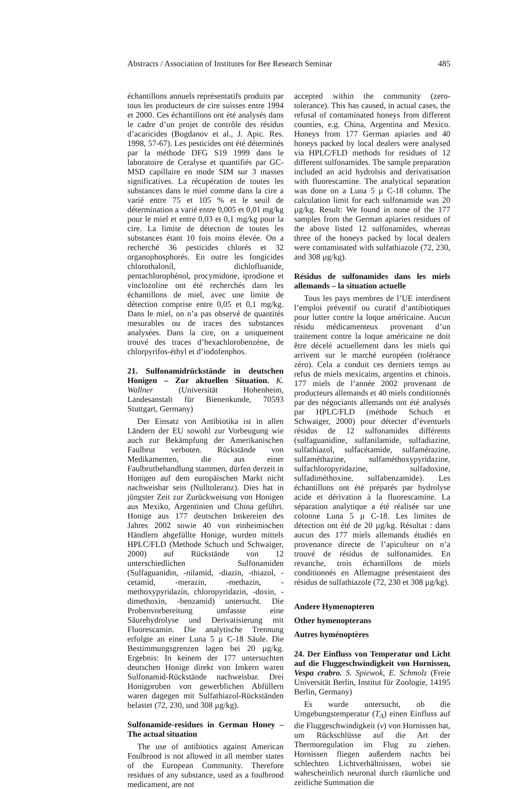Abstracts / Association of Institutes for Bee Research Seminar 485
échantillons annuels représentatifs produits par tous les producteurs de cire suisses entre 1994 et 2000. Ces échantillons ont été analysés dans le cadre d’un projet de contrôle des résidus d’acaricides (Bogdanov et al., J. Apic. Res. 1998, 57-67). Les pesticides ont été déterminés par la méthode DFG S19 1999 dans le laboratoire de Ceralyse et quantifiés par GC-MSD capillaire en mode SIM sur 3 masses significatives. La récupération de toutes les substances dans le miel comme dans la cire a varié entre 75 et 105 % et le seuil de détermination a varié entre 0,005 et 0,01 mg/kg pour le miel et entre 0,03 et 0,1 mg/kg pour la cire. La limite de détection de toutes les substances étant 10 fois moins élevée. On a recherché 36 pesticides chlorés et 32 organophosphorés. En outre les fongicides chlorothalonil, dichlofluanide, pentachlorophénol, procymidone, iprodione et vinclozoline ont été recherchés dans les échantillons de miel, avec une limite de détection comprise entre 0,05 et 0,1 mg/kg. Dans le miel, on n’a pas observé de quantités mesurables ou de traces des substances analysées. Dans la cire, on a uniquement trouvé des traces d’hexachlorobenzène, de chlorpyrifos-éthyl et d’iodofenphos.
21. Sulfonamidrückstände in deutschen Honigen – Zur aktuellen Situation. K. Wallner (Universität Hohenheim, Landesanstalt für Bienenkunde, 70593 Stuttgart, Germany)
Der Einsatz von Antibiotika ist in allen Ländern der EU sowohl zur Vorbeugung wie auch zur Bekämpfung der Amerikanischen Faulbrut verboten. Rückstände von Medikamenten, die aus einer Faulbrutbehandlung stammen, dürfen derzeit in Honigen auf dem europäischen Markt nicht nachweisbar sein (Nulltoleranz). Dies hat in jüngster Zeit zur Zurückweisung von Honigen aus Mexiko, Argentinien und China geführt. Honige aus 177 deutschen Imkereien des Jahres 2002 sowie 40 von einheimischen Händlern abgefüllte Honige, wurden mittels HPLC/FLD (Methode Schuch und Schwaiger, 2000) auf Rückstände von 12 unterschiedlichen Sulfonamiden (Sulfaguanidin, -nilamid, -diazin, -thiazol, -cetamid, -merazin, -methazin, -methoxypyridazin, chloropyridazin, -doxin, -dimethoxin, -benzamid) untersucht. Die Probenvorbereitung umfasste eine Säurehydrolyse und Derivatisierung mit Fluorescamin. Die analytische Trennung erfolgte an einer Luna 5 µ C-18 Säule. Die Bestimmungsgrenzen lagen bei 20 µg/kg. Ergebnis: In keinem der 177 untersuchten deutschen Honige direkt von Imkern waren Sulfonamid-Rückstände nachweisbar. Drei Honigproben von gewerblichen Abfüllern waren dagegen mit Sulfathiazol-Rückständen belastet (72, 230, und 308 µg/kg).
Sulfonamide-residues in German Honey – The actual situation
The use of antibiotics against American Foulbrood is not allowed in all member states of the European Community. Therefore residues of any substance, used as a foulbrood medicament, are not
accepted within the community (zero-tolerance). This has caused, in actual cases, the refusal of contaminated honeys from different counties, e.g. China, Argentina and Mexico. Honeys from 177 German apiaries and 40 honeys packed by local dealers were analysed via HPLC/FLD methods for residues of 12 different sulfonamides. The sample preparation included an acid hydrolsis and derivatisation with fluorescamine. The analytical separation was done on a Luna 5 µ C-18 column. The calculation limit for each sulfonamide was 20 µg/kg. Result: We found in none of the 177 samples from the German apiaries residues of the above listed 12 sulfonamides, whereas three of the honeys packed by local dealers were contaminated with sulfathiazole (72, 230, and 308 µg/kg).
Résidus de sulfonamides dans les miels allemands – la situation actuelle
Tous les pays membres de l’UE interdisent l’emploi préventif ou curatif d’antibiotiques pour lutter contre la loque américaine. Aucun résidu médicamenteux provenant d’un traitement contre la loque américaine ne doit être décelé actuellement dans les miels qui arrivent sur le marché européen (tolérance zéro). Cela a conduit ces derniers temps au refus de miels mexicains, argentins et chinois. 177 miels de l’année 2002 provenant de producteurs allemands et 40 miels conditionnés par des négociants allemands ont été analysés par HPLC/FLD (méthode Schuch et Schwaiger, 2000) pour détecter d’éventuels résidus de 12 sulfonamides différents (sulfaguanidine, sulfanilamide, sulfadiazine, sulfathiazol, sulfacétamide, sulfamérazine, sulfaméthazine, sulfaméthoxypyridazine, sulfachloropyridazine, sulfadoxine, sulfadiméthoxine, sulfabenzamide). Les échantillons ont été préparés par hydrolyse acide et dérivation à la fluorescamine. La séparation analytique a été réalisée sur une colonne Luna 5 µ C-18. Les limites de détection ont été de 20 µg/kg. Résultat : dans aucun des 177 miels allemands étudiés en provenance directe de l’apiculteur on n’a trouvé de résidus de sulfonamides. En revanche, trois échantillons de miels conditionnés en Allemagne présentaient des résidus de sulfathiazole (72, 230 et 308 µg/kg).
Andere Hymenopteren
Other hymenopterans
Autres hyménoptères
24. Der Einfluss von Temperatur und Licht auf die Fluggeschwindigkeit von Hornissen, Vespa crabro. S. Spiewok, E. Schmolz (Freie Universität Berlin, Institut für Zoologie, 14195 Berlin, Germany)
Es wurde untersucht, ob die Umgebungstemperatur (T<sub>A</sub>) einen Einfluss auf die Fluggeschwindigkeit (v) von Hornissen hat, um Rückschlüsse auf die Art der Thermoregulation im Flug zu ziehen. Hornissen fliegen außerdem nachts bei schlechten Lichtverhältnissen, wobei sie wahrscheinlich neuronal durch räumliche und zeitliche Summation die